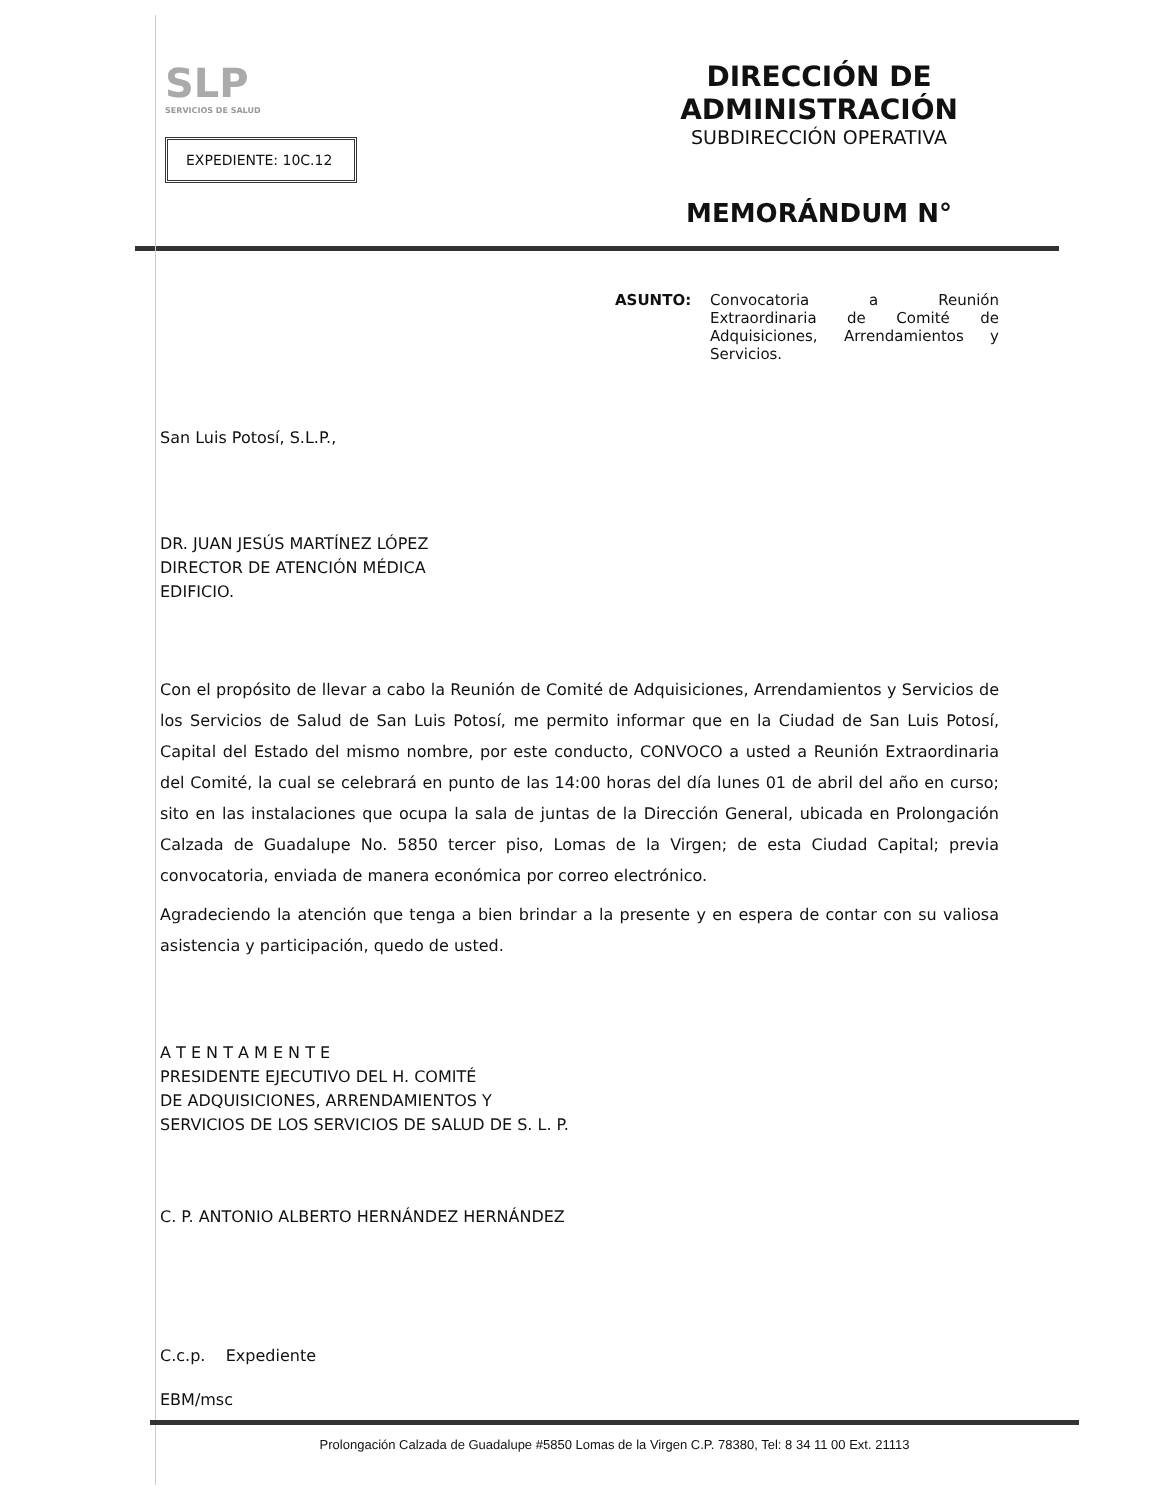SLP
SERVICIOS DE SALUD
EXPEDIENTE: 10C.12
DIRECCIÓN DE ADMINISTRACIÓN
SUBDIRECCIÓN OPERATIVA
MEMORÁNDUM N°
ASUNTO: Convocatoria a Reunión Extraordinaria de Comité de Adquisiciones, Arrendamientos y Servicios.
San Luis Potosí, S.L.P.,
DR. JUAN JESÚS MARTÍNEZ LÓPEZ
DIRECTOR DE ATENCIÓN MÉDICA
EDIFICIO.
Con el propósito de llevar a cabo la Reunión de Comité de Adquisiciones, Arrendamientos y Servicios de los Servicios de Salud de San Luis Potosí, me permito informar que en la Ciudad de San Luis Potosí, Capital del Estado del mismo nombre, por este conducto, CONVOCO a usted a Reunión Extraordinaria del Comité, la cual se celebrará en punto de las 14:00 horas del día lunes 01 de abril del año en curso; sito en las instalaciones que ocupa la sala de juntas de la Dirección General, ubicada en Prolongación Calzada de Guadalupe No. 5850 tercer piso, Lomas de la Virgen; de esta Ciudad Capital; previa convocatoria, enviada de manera económica por correo electrónico.
Agradeciendo la atención que tenga a bien brindar a la presente y en espera de contar con su valiosa asistencia y participación, quedo de usted.
A T E N T A M E N T E
PRESIDENTE EJECUTIVO DEL H. COMITÉ
DE ADQUISICIONES, ARRENDAMIENTOS Y
SERVICIOS DE LOS SERVICIOS DE SALUD DE S. L. P.
C. P. ANTONIO ALBERTO HERNÁNDEZ HERNÁNDEZ
C.c.p. Expediente
EBM/msc
Prolongación Calzada de Guadalupe #5850 Lomas de la Virgen C.P. 78380, Tel: 8 34 11 00 Ext. 21113